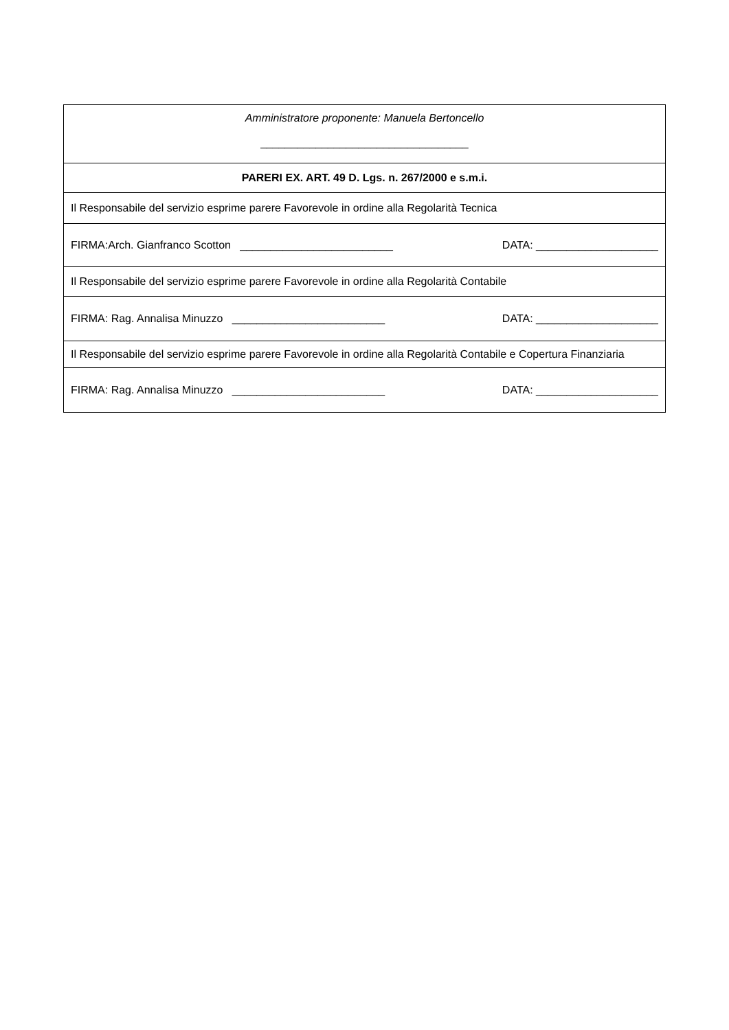| Amministratore proponente: Manuela Bertoncello __________________________________ |
| PARERI EX. ART. 49 D. Lgs. n. 267/2000 e s.m.i. |
| Il Responsabile del servizio esprime parere Favorevole in ordine alla Regolarità Tecnica |
| FIRMA:Arch. Gianfranco Scotton _________________________ DATA: ____________________ |
| Il Responsabile del servizio esprime parere Favorevole in ordine alla Regolarità Contabile |
| FIRMA: Rag. Annalisa Minuzzo _________________________ DATA: ____________________ |
| Il Responsabile del servizio esprime parere Favorevole in ordine alla Regolarità Contabile e Copertura Finanziaria |
| FIRMA: Rag. Annalisa Minuzzo _________________________ DATA: ____________________ |